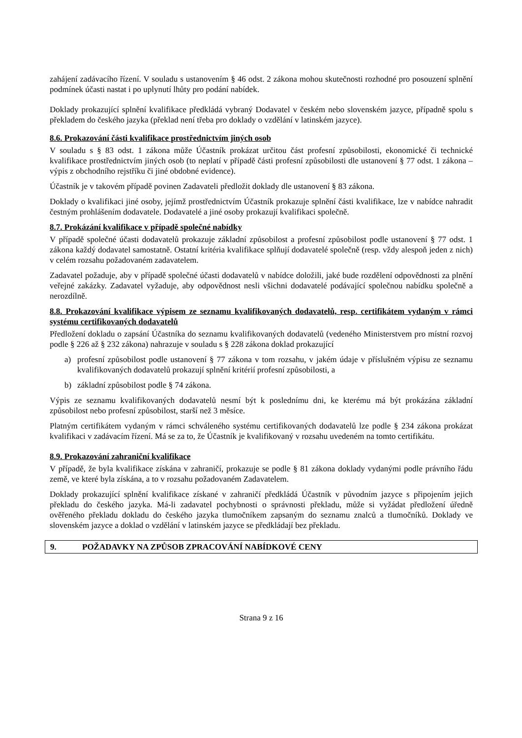zahájení zadávacího řízení. V souladu s ustanovením § 46 odst. 2 zákona mohou skutečnosti rozhodné pro posouzení splnění podmínek účasti nastat i po uplynutí lhůty pro podání nabídek.
Doklady prokazující splnění kvalifikace předkládá vybraný Dodavatel v českém nebo slovenském jazyce, případně spolu s překladem do českého jazyka (překlad není třeba pro doklady o vzdělání v latinském jazyce).
8.6. Prokazování části kvalifikace prostřednictvím jiných osob
V souladu s § 83 odst. 1 zákona může Účastník prokázat určitou část profesní způsobilosti, ekonomické či technické kvalifikace prostřednictvím jiných osob (to neplatí v případě části profesní způsobilosti dle ustanovení § 77 odst. 1 zákona – výpis z obchodního rejstříku či jiné obdobné evidence).
Účastník je v takovém případě povinen Zadavateli předložit doklady dle ustanovení § 83 zákona.
Doklady o kvalifikaci jiné osoby, jejímž prostřednictvím Účastník prokazuje splnění části kvalifikace, lze v nabídce nahradit čestným prohlášením dodavatele. Dodavatelé a jiné osoby prokazují kvalifikaci společně.
8.7. Prokázání kvalifikace v případě společné nabídky
V případě společné účasti dodavatelů prokazuje základní způsobilost a profesní způsobilost podle ustanovení § 77 odst. 1 zákona každý dodavatel samostatně. Ostatní kritéria kvalifikace splňují dodavatelé společně (resp. vždy alespoň jeden z nich) v celém rozsahu požadovaném zadavatelem.
Zadavatel požaduje, aby v případě společné účasti dodavatelů v nabídce doložili, jaké bude rozdělení odpovědnosti za plnění veřejné zakázky. Zadavatel vyžaduje, aby odpovědnost nesli všichni dodavatelé podávající společnou nabídku společně a nerozdílně.
8.8. Prokazování kvalifikace výpisem ze seznamu kvalifikovaných dodavatelů, resp. certifikátem vydaným v rámci systému certifikovaných dodavatelů
Předložení dokladu o zapsání Účastníka do seznamu kvalifikovaných dodavatelů (vedeného Ministerstvem pro místní rozvoj podle § 226 až § 232 zákona) nahrazuje v souladu s § 228 zákona doklad prokazující
a) profesní způsobilost podle ustanovení § 77 zákona v tom rozsahu, v jakém údaje v příslušném výpisu ze seznamu kvalifikovaných dodavatelů prokazují splnění kritérií profesní způsobilosti, a
b) základní způsobilost podle § 74 zákona.
Výpis ze seznamu kvalifikovaných dodavatelů nesmí být k poslednímu dni, ke kterému má být prokázána základní způsobilost nebo profesní způsobilost, starší než 3 měsíce.
Platným certifikátem vydaným v rámci schváleného systému certifikovaných dodavatelů lze podle § 234 zákona prokázat kvalifikaci v zadávacím řízení. Má se za to, že Účastník je kvalifikovaný v rozsahu uvedeném na tomto certifikátu.
8.9. Prokazování zahraniční kvalifikace
V případě, že byla kvalifikace získána v zahraničí, prokazuje se podle § 81 zákona doklady vydanými podle právního řádu země, ve které byla získána, a to v rozsahu požadovaném Zadavatelem.
Doklady prokazující splnění kvalifikace získané v zahraničí předkládá Účastník v původním jazyce s připojením jejich překladu do českého jazyka. Má-li zadavatel pochybnosti o správnosti překladu, může si vyžádat předložení úředně ověřeného překladu dokladu do českého jazyka tlumočníkem zapsaným do seznamu znalců a tlumočníků. Doklady ve slovenském jazyce a doklad o vzdělání v latinském jazyce se předkládají bez překladu.
9. POŽADAVKY NA ZPŮSOB ZPRACOVÁNÍ NABÍDKOVÉ CENY
Strana 9 z 16